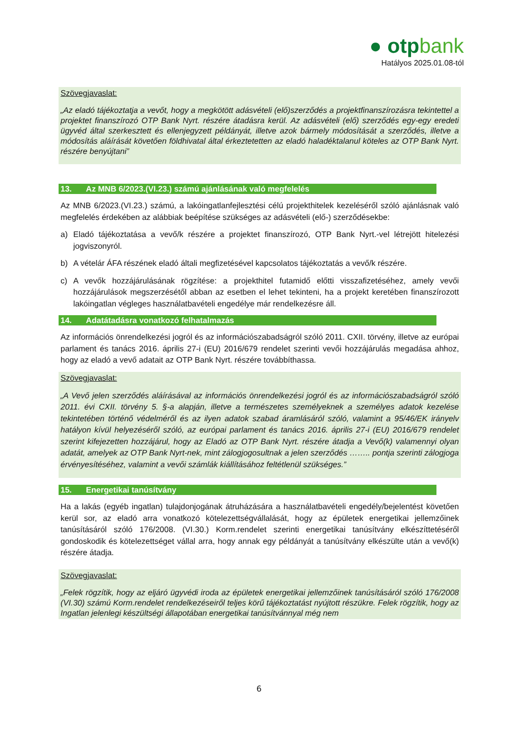● otpbank
Hatályos 2025.01.08-tól
Szövegjavaslat:
„Az eladó tájékoztatja a vevőt, hogy a megkötött adásvételi (elő)szerződés a projektfinanszírozásra tekintettel a projektet finanszírozó OTP Bank Nyrt. részére átadásra kerül. Az adásvételi (elő) szerződés egy-egy eredeti ügyvéd által szerkesztett és ellenjegyzett példányát, illetve azok bármely módosítását a szerződés, illetve a módosítás aláírását követően földhivatal által érkeztetetten az eladó haladéktalanul köteles az OTP Bank Nyrt. részére benyújtani”
13. Az MNB 6/2023.(VI.23.) számú ajánlásának való megfelelés
Az MNB 6/2023.(VI.23.) számú, a lakóingatlanfejlesztési célú projekthitelek kezeléséről szóló ajánlásnak való megfelelés érdekében az alábbiak beépítése szükséges az adásvételi (elő-) szerződésekbe:
a) Eladó tájékoztatása a vevő/k részére a projektet finanszírozó, OTP Bank Nyrt.-vel létrejött hitelezési jogviszonyról.
b) A vételár ÁFA részének eladó általi megfizetésével kapcsolatos tájékoztatás a vevő/k részére.
c) A vevők hozzájárulásának rögzítése: a projekthitel futamidő előtti visszafizetéséhez, amely vevői hozzájárulások megszerzésétől abban az esetben el lehet tekinteni, ha a projekt keretében finanszírozott lakóingatlan végleges használatbavételi engedélye már rendelkezésre áll.
14. Adatátadásra vonatkozó felhatalmazás
Az információs önrendelkezési jogról és az információszabadságról szóló 2011. CXII. törvény, illetve az európai parlament és tanács 2016. április 27-i (EU) 2016/679 rendelet szerinti vevői hozzájárulás megadása ahhoz, hogy az eladó a vevő adatait az OTP Bank Nyrt. részére továbbíthassa.
Szövegjavaslat:
„A Vevő jelen szerződés aláírásával az információs önrendelkezési jogról és az információszabadságról szóló 2011. évi CXII. törvény 5. §-a alapján, illetve a természetes személyeknek a személyes adatok kezelése tekintetében történő védelméről és az ilyen adatok szabad áramlásáról szóló, valamint a 95/46/EK irányelv hatályon kívül helyezéséről szóló, az európai parlament és tanács 2016. április 27-i (EU) 2016/679 rendelet szerint kifejezetten hozzájárul, hogy az Eladó az OTP Bank Nyrt. részére átadja a Vevő(k) valamennyi olyan adatát, amelyek az OTP Bank Nyrt-nek, mint zálogjogosultnak a jelen szerződés …….. pontja szerinti zálogjoga érvényesítéséhez, valamint a vevői számlák kiállításához feltétlenül szükséges.”
15. Energetikai tanúsítvány
Ha a lakás (egyéb ingatlan) tulajdonjogának átruházására a használatbavételi engedély/bejelentést követően kerül sor, az eladó arra vonatkozó kötelezettségvállalását, hogy az épületek energetikai jellemzőinek tanúsításáról szóló 176/2008. (VI.30.) Korm.rendelet szerinti energetikai tanúsítvány elkészíttetéséről gondoskodik és kötelezettséget vállal arra, hogy annak egy példányát a tanúsítvány elkészülte után a vevő(k) részére átadja.
Szövegjavaslat:
„Felek rögzítik, hogy az eljáró ügyvédi iroda az épületek energetikai jellemzőinek tanúsításáról szóló 176/2008 (VI.30) számú Korm.rendelet rendelkezéseiről teljes körű tájékoztatást nyújtott részükre. Felek rögzítik, hogy az Ingatlan jelenlegi készültségi állapotában energetikai tanúsítvánnyal még nem
6